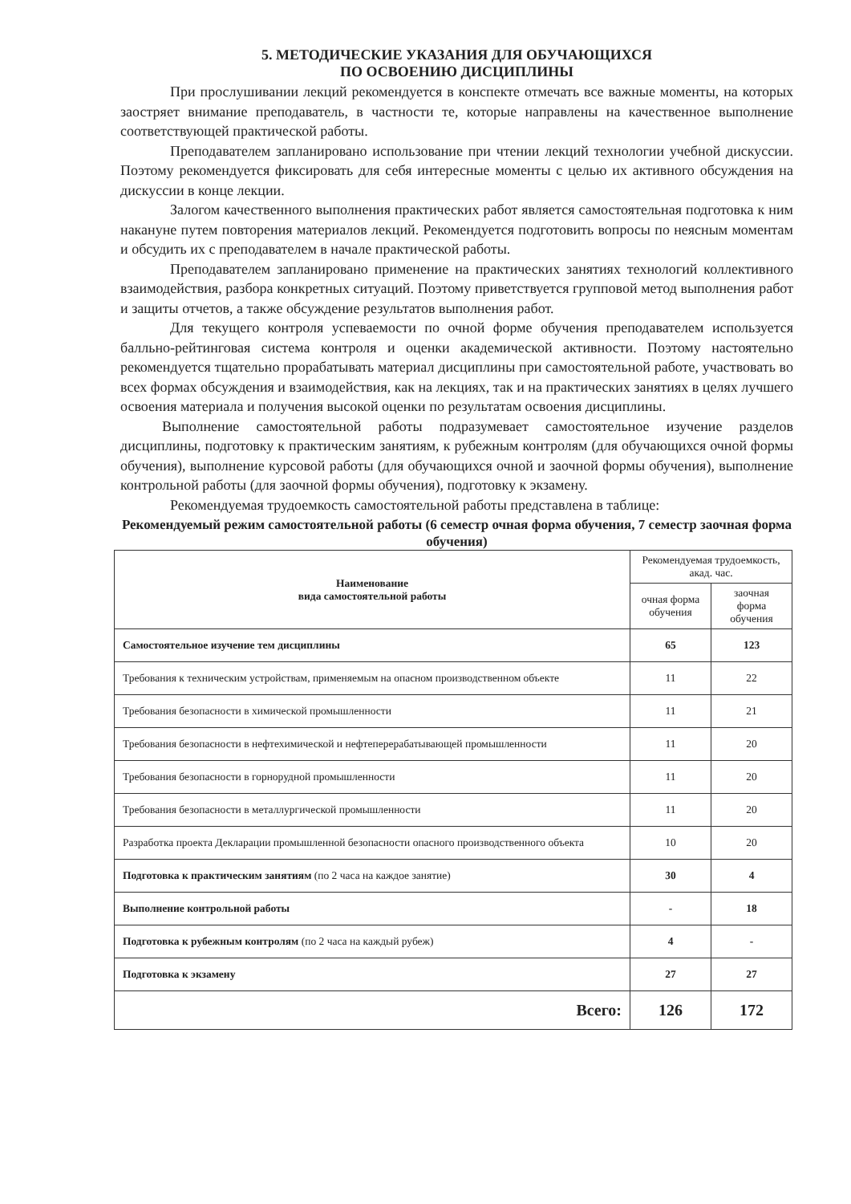5. МЕТОДИЧЕСКИЕ УКАЗАНИЯ ДЛЯ ОБУЧАЮЩИХСЯ
ПО ОСВОЕНИЮ ДИСЦИПЛИНЫ
При прослушивании лекций рекомендуется в конспекте отмечать все важные моменты, на которых заостряет внимание преподаватель, в частности те, которые направлены на качественное выполнение соответствующей практической работы.
Преподавателем запланировано использование при чтении лекций технологии учебной дискуссии. Поэтому рекомендуется фиксировать для себя интересные моменты с целью их активного обсуждения на дискуссии в конце лекции.
Залогом качественного выполнения практических работ является самостоятельная подготовка к ним накануне путем повторения материалов лекций. Рекомендуется подготовить вопросы по неясным моментам и обсудить их с преподавателем в начале практической работы.
Преподавателем запланировано применение на практических занятиях технологий коллективного взаимодействия, разбора конкретных ситуаций. Поэтому приветствуется групповой метод выполнения работ и защиты отчетов, а также обсуждение результатов выполнения работ.
Для текущего контроля успеваемости по очной форме обучения преподавателем используется балльно-рейтинговая система контроля и оценки академической активности. Поэтому настоятельно рекомендуется тщательно прорабатывать материал дисциплины при самостоятельной работе, участвовать во всех формах обсуждения и взаимодействия, как на лекциях, так и на практических занятиях в целях лучшего освоения материала и получения высокой оценки по результатам освоения дисциплины.
Выполнение самостоятельной работы подразумевает самостоятельное изучение разделов дисциплины, подготовку к практическим занятиям, к рубежным контролям (для обучающихся очной формы обучения), выполнение курсовой работы (для обучающихся очной и заочной формы обучения), выполнение контрольной работы (для заочной формы обучения), подготовку к экзамену.
Рекомендуемая трудоемкость самостоятельной работы представлена в таблице:
Рекомендуемый режим самостоятельной работы (6 семестр очная форма обучения, 7 семестр заочная форма обучения)
| Наименование вида самостоятельной работы | Рекомендуемая трудоемкость, акад. час. | |
| --- | --- | --- |
| | очная форма обучения | заочная форма обучения |
| Самостоятельное изучение тем дисциплины | 65 | 123 |
| Требования к техническим устройствам, применяемым на опасном производственном объекте | 11 | 22 |
| Требования безопасности в химической промышленности | 11 | 21 |
| Требования безопасности в нефтехимической и нефтеперерабатывающей промышленности | 11 | 20 |
| Требования безопасности в горнорудной промышленности | 11 | 20 |
| Требования безопасности в металлургической промышленности | 11 | 20 |
| Разработка проекта Декларации промышленной безопасности опасного производственного объекта | 10 | 20 |
| Подготовка к практическим занятиям (по 2 часа на каждое занятие) | 30 | 4 |
| Выполнение контрольной работы | - | 18 |
| Подготовка к рубежным контролям (по 2 часа на каждый рубеж) | 4 | - |
| Подготовка к экзамену | 27 | 27 |
| Всего: | 126 | 172 |